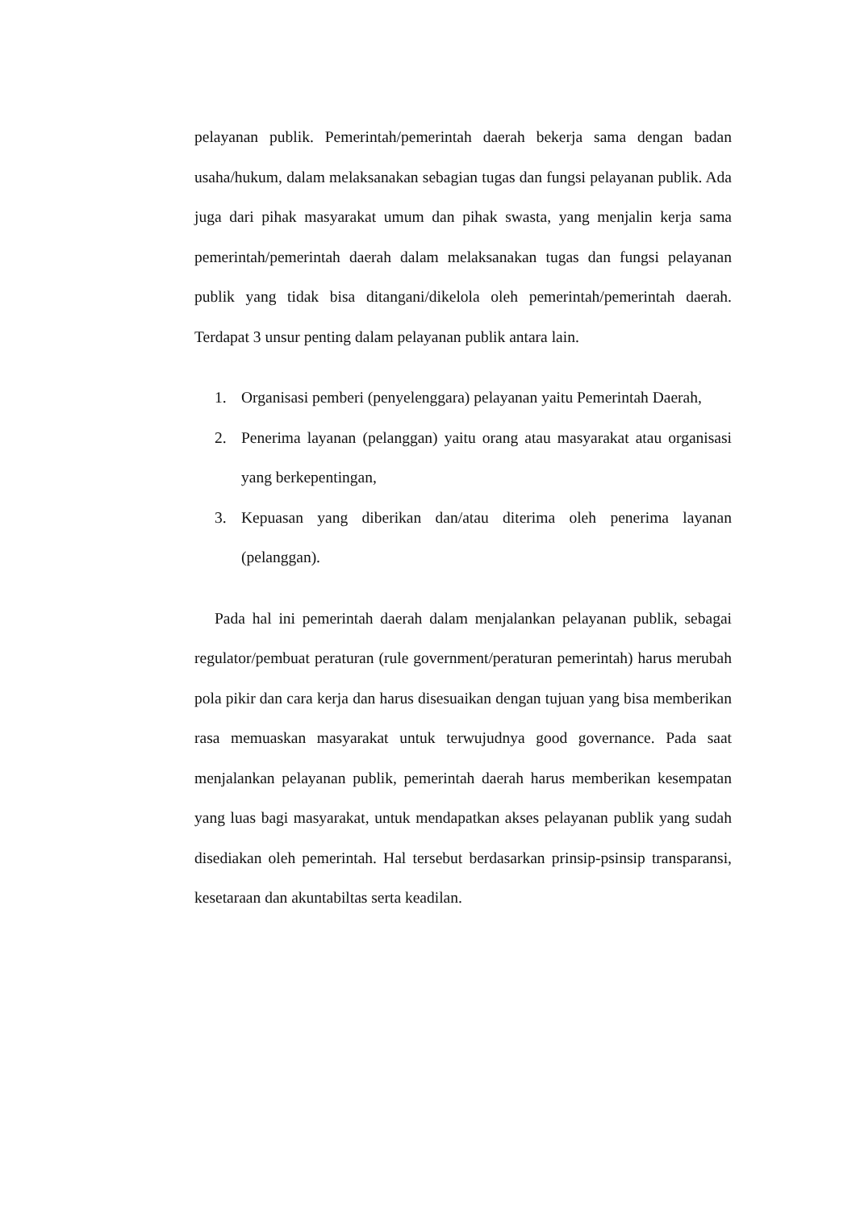pelayanan publik. Pemerintah/pemerintah daerah bekerja sama dengan badan usaha/hukum, dalam melaksanakan sebagian tugas dan fungsi pelayanan publik. Ada juga dari pihak masyarakat umum dan pihak swasta, yang menjalin kerja sama pemerintah/pemerintah daerah dalam melaksanakan tugas dan fungsi pelayanan publik yang tidak bisa ditangani/dikelola oleh pemerintah/pemerintah daerah. Terdapat 3 unsur penting dalam pelayanan publik antara lain.
1. Organisasi pemberi (penyelenggara) pelayanan yaitu Pemerintah Daerah,
2. Penerima layanan (pelanggan) yaitu orang atau masyarakat atau organisasi yang berkepentingan,
3. Kepuasan yang diberikan dan/atau diterima oleh penerima layanan (pelanggan).
Pada hal ini pemerintah daerah dalam menjalankan pelayanan publik, sebagai regulator/pembuat peraturan (rule government/peraturan pemerintah) harus merubah pola pikir dan cara kerja dan harus disesuaikan dengan tujuan yang bisa memberikan rasa memuaskan masyarakat untuk terwujudnya good governance. Pada saat menjalankan pelayanan publik, pemerintah daerah harus memberikan kesempatan yang luas bagi masyarakat, untuk mendapatkan akses pelayanan publik yang sudah disediakan oleh pemerintah. Hal tersebut berdasarkan prinsip-psinsip transparansi, kesetaraan dan akuntabiltas serta keadilan.